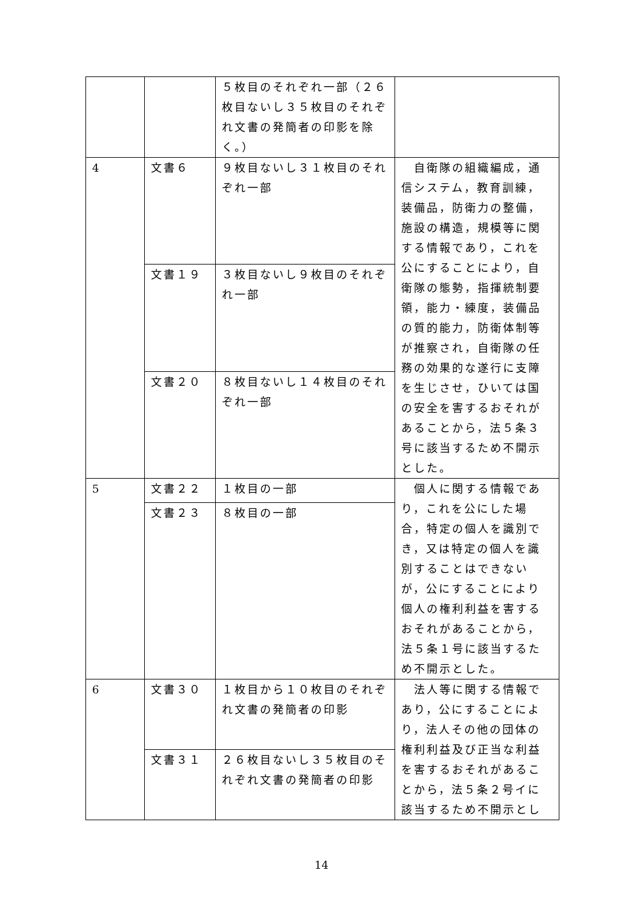| | | ５枚目のそれぞれ一部（２６枚目ないし３５枚目のそれぞれ文書の発簡者の印影を除く。） | |
| 4 | 文書６ | ９枚目ないし３１枚目のそれぞれ一部 | 自衛隊の組織編成，通信システム，教育訓練，装備品，防衛力の整備，施設の構造，規模等に関する情報であり，これを公にすることにより，自衛隊の態勢，指揮統制要領，能力・練度，装備品の質的能力，防衛体制等が推察され，自衛隊の任務の効果的な遂行に支障を生じさせ，ひいては国の安全を害するおそれがあることから，法５条３号に該当するため不開示とした。 |
| | 文書１９ | ３枚目ないし９枚目のそれぞれ一部 | |
| | 文書２０ | ８枚目ないし１４枚目のそれぞれ一部 | |
| 5 | 文書２２ | １枚目の一部 | 個人に関する情報であり，これを公にした場合，特定の個人を識別でき，又は特定の個人を識別することはできないが，公にすることにより個人の権利利益を害するおそれがあることから，法５条１号に該当するため不開示とした。 |
| | 文書２３ | ８枚目の一部 | |
| 6 | 文書３０ | １枚目から１０枚目のそれぞれ文書の発簡者の印影 | 法人等に関する情報であり，公にすることにより，法人その他の団体の権利利益及び正当な利益を害するおそれがあることから，法５条２号イに該当するため不開示とし |
| | 文書３１ | ２６枚目ないし３５枚目のそれぞれ文書の発簡者の印影 | |
14